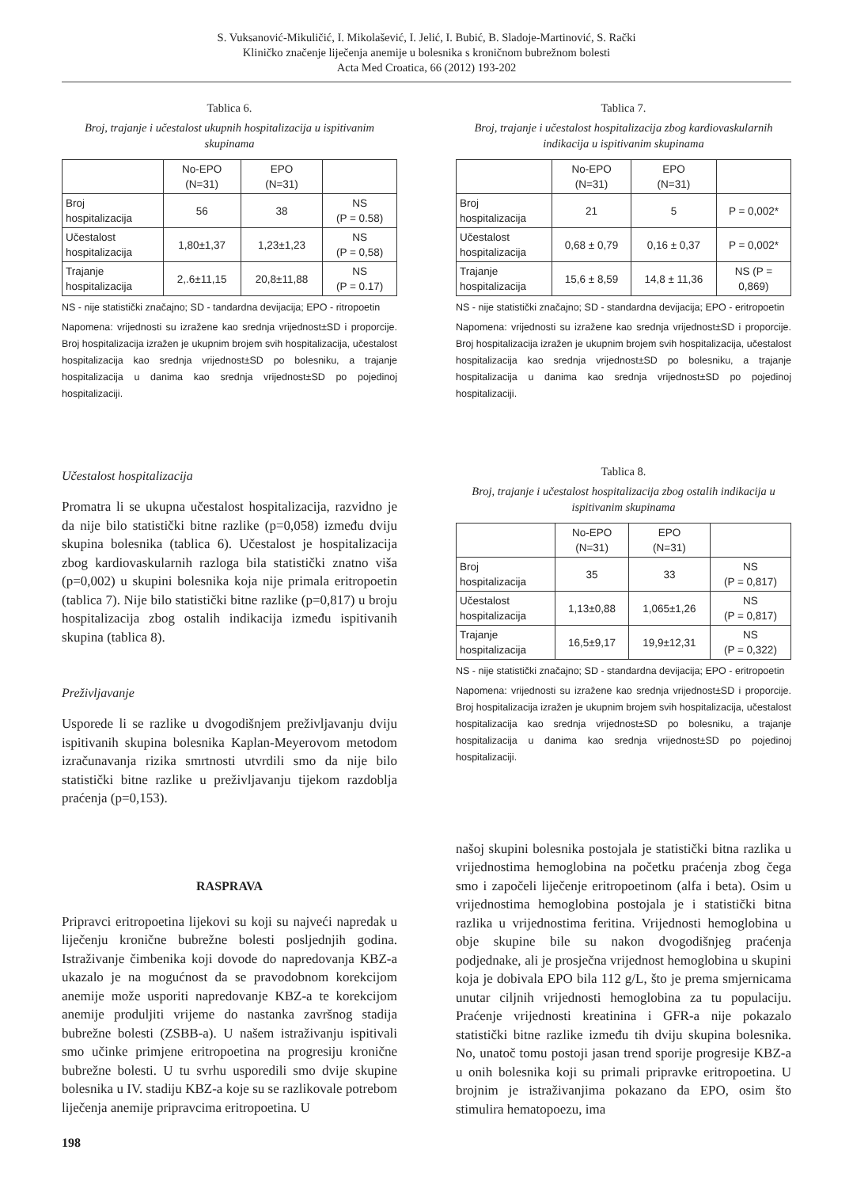S. Vuksanović-Mikuličić, I. Mikolašević, I. Jelić, I. Bubić, B. Sladoje-Martinović, S. Rački
Kliničko značenje liječenja anemije u bolesnika s kroničnom bubrežnom bolesti
Acta Med Croatica, 66 (2012) 193-202
Tablica 6.
Broj, trajanje i učestalost ukupnih hospitalizacija u ispitivanim skupinama
| | No-EPO (N=31) | EPO (N=31) | |
| Broj hospitalizacija | 56 | 38 | NS (P = 0.58) |
| Učestalost hospitalizacija | 1,80±1,37 | 1,23±1,23 | NS (P = 0,58) |
| Trajanje hospitalizacija | 2,.6±11,15 | 20,8±11,88 | NS (P = 0.17) |
NS - nije statistički značajno; SD - tandardna devijacija; EPO - ritropoetin
Napomena: vrijednosti su izražene kao srednja vrijednost±SD i proporcije. Broj hospitalizacija izražen je ukupnim brojem svih hospitalizacija, učestalost hospitalizacija kao srednja vrijednost±SD po bolesniku, a trajanje hospitalizacija u danima kao srednja vrijednost±SD po pojedinoj hospitalizaciji.
Učestalost hospitalizacija
Promatra li se ukupna učestalost hospitalizacija, razvidno je da nije bilo statistički bitne razlike (p=0,058) između dviju skupina bolesnika (tablica 6). Učestalost je hospitalizacija zbog kardiovaskularnih razloga bila statistički znatno viša (p=0,002) u skupini bolesnika koja nije primala eritropoetin (tablica 7). Nije bilo statistički bitne razlike (p=0,817) u broju hospitalizacija zbog ostalih indikacija između ispitivanih skupina (tablica 8).
Preživljavanje
Usporede li se razlike u dvogodišnjem preživljavanju dviju ispitivanih skupina bolesnika Kaplan-Meyerovom metodom izračunavanja rizika smrtnosti utvrdili smo da nije bilo statistički bitne razlike u preživljavanju tijekom razdoblja praćenja (p=0,153).
Tablica 7.
Broj, trajanje i učestalost hospitalizacija zbog kardiovaskularnih indikacija u ispitivanim skupinama
| | No-EPO (N=31) | EPO (N=31) | |
| Broj hospitalizacija | 21 | 5 | P = 0,002* |
| Učestalost hospitalizacija | 0,68 ± 0,79 | 0,16 ± 0,37 | P = 0,002* |
| Trajanje hospitalizacija | 15,6 ± 8,59 | 14,8 ± 11,36 | NS (P = 0,869) |
NS - nije statistički značajno; SD - standardna devijacija; EPO - eritropoetin
Napomena: vrijednosti su izražene kao srednja vrijednost±SD i proporcije. Broj hospitalizacija izražen je ukupnim brojem svih hospitalizacija, učestalost hospitalizacija kao srednja vrijednost±SD po bolesniku, a trajanje hospitalizacija u danima kao srednja vrijednost±SD po pojedinoj hospitalizaciji.
Tablica 8.
Broj, trajanje i učestalost hospitalizacija zbog ostalih indikacija u ispitivanim skupinama
| | No-EPO (N=31) | EPO (N=31) | |
| Broj hospitalizacija | 35 | 33 | NS (P = 0,817) |
| Učestalost hospitalizacija | 1,13±0,88 | 1,065±1,26 | NS (P = 0,817) |
| Trajanje hospitalizacija | 16,5±9,17 | 19,9±12,31 | NS (P = 0,322) |
NS - nije statistički značajno; SD - standardna devijacija; EPO - eritropoetin
Napomena: vrijednosti su izražene kao srednja vrijednost±SD i proporcije. Broj hospitalizacija izražen je ukupnim brojem svih hospitalizacija, učestalost hospitalizacija kao srednja vrijednost±SD po bolesniku, a trajanje hospitalizacija u danima kao srednja vrijednost±SD po pojedinoj hospitalizaciji.
RASPRAVA
Pripravci eritropoetina lijekovi su koji su najveći napredak u liječenju kronične bubrežne bolesti posljednjih godina. Istraživanje čimbenika koji dovode do napredovanja KBZ-a ukazalo je na mogućnost da se pravodobnom korekcijom anemije može usporiti napredovanje KBZ-a te korekcijom anemije produljiti vrijeme do nastanka završnog stadija bubrežne bolesti (ZSBB-a). U našem istraživanju ispitivali smo učinke primjene eritropoetina na progresiju kronične bubrežne bolesti. U tu svrhu usporedili smo dvije skupine bolesnika u IV. stadiju KBZ-a koje su se razlikovale potrebom liječenja anemije pripravcima eritropoetina. U
našoj skupini bolesnika postojala je statistički bitna razlika u vrijednostima hemoglobina na početku praćenja zbog čega smo i započeli liječenje eritropoetinom (alfa i beta). Osim u vrijednostima hemoglobina postojala je i statistički bitna razlika u vrijednostima feritina. Vrijednosti hemoglobina u obje skupine bile su nakon dvogodišnjeg praćenja podjednake, ali je prosječna vrijednost hemoglobina u skupini koja je dobivala EPO bila 112 g/L, što je prema smjernicama unutar ciljnih vrijednosti hemoglobina za tu populaciju. Praćenje vrijednosti kreatinina i GFR-a nije pokazalo statistički bitne razlike između tih dviju skupina bolesnika. No, unatoč tomu postoji jasan trend sporije progresije KBZ-a u onih bolesnika koji su primali pripravke eritropoetina. U brojnim je istraživanjima pokazano da EPO, osim što stimulira hematopoezu, ima
198